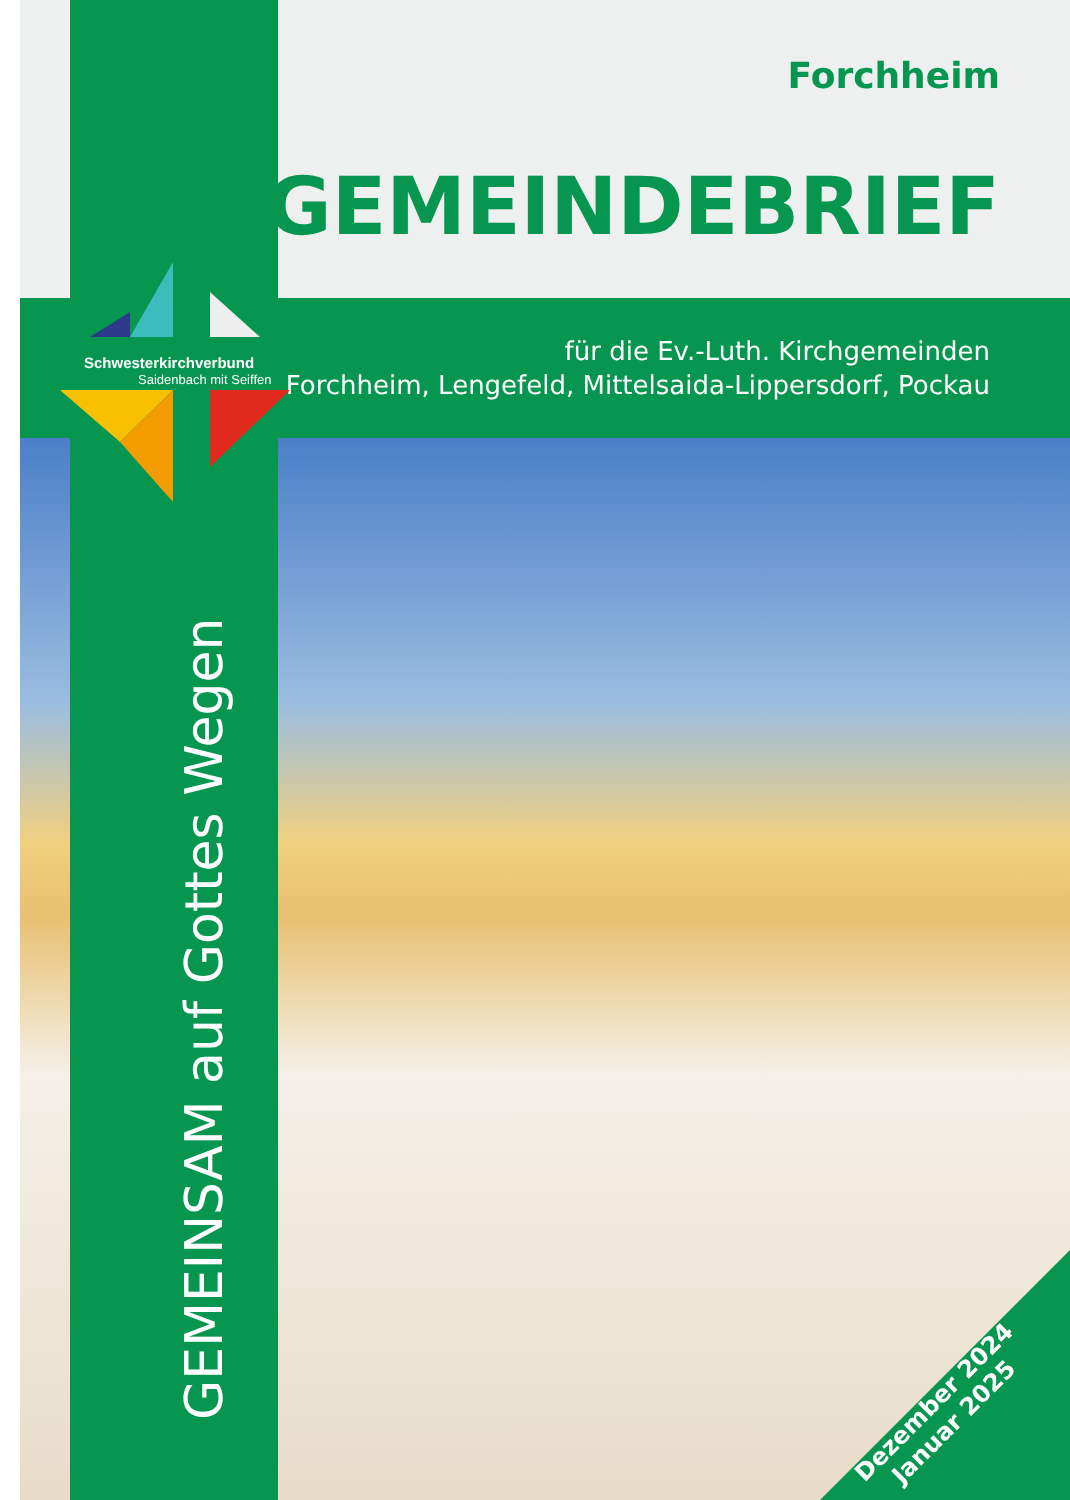Forchheim
GEMEINDEBRIEF
für die Ev.-Luth. Kirchgemeinden
Forchheim, Lengefeld, Mittelsaida-Lippersdorf, Pockau
Schwesterkirchverbund
Saidenbach mit Seiffen
GEMEINSAM auf Gottes Wegen
Dezember 2024
Januar 2025